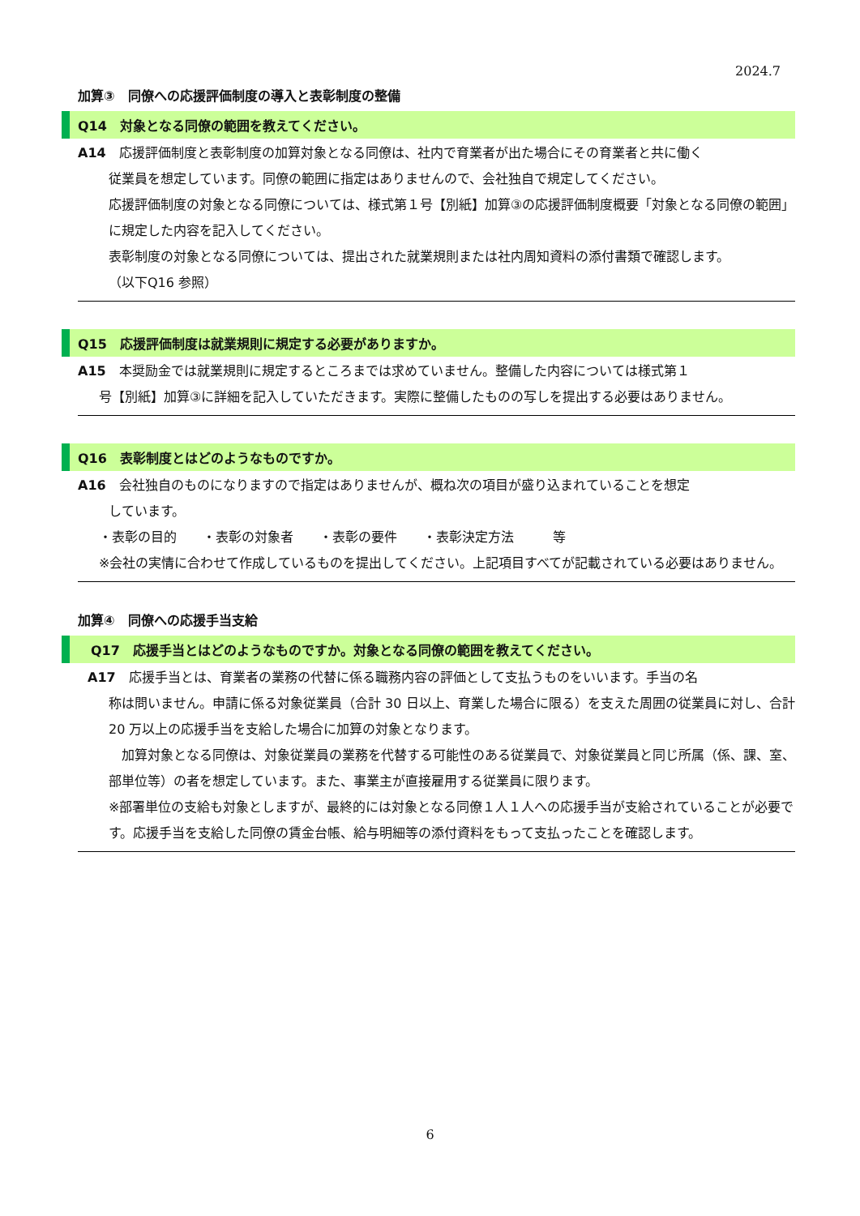2024.7
加算③　同僚への応援評価制度の導入と表彰制度の整備
Q14　対象となる同僚の範囲を教えてください。
A14　応援評価制度と表彰制度の加算対象となる同僚は、社内で育業者が出た場合にその育業者と共に働く
従業員を想定しています。同僚の範囲に指定はありませんので、会社独自で規定してください。
応援評価制度の対象となる同僚については、様式第１号【別紙】加算③の応援評価制度概要「対象となる同僚の範囲」に規定した内容を記入してください。
表彰制度の対象となる同僚については、提出された就業規則または社内周知資料の添付書類で確認します。
（以下Q16 参照）
Q15　応援評価制度は就業規則に規定する必要がありますか。
A15　本奨励金では就業規則に規定するところまでは求めていません。整備した内容については様式第１
号【別紙】加算③に詳細を記入していただきます。実際に整備したものの写しを提出する必要はありません。
Q16　表彰制度とはどのようなものですか。
A16　会社独自のものになりますので指定はありませんが、概ね次の項目が盛り込まれていることを想定
しています。
・表彰の目的　　・表彰の対象者　　・表彰の要件　　・表彰決定方法　　　等
※会社の実情に合わせて作成しているものを提出してください。上記項目すべてが記載されている必要はありません。
加算④　同僚への応援手当支給
　Q17　応援手当とはどのようなものですか。対象となる同僚の範囲を教えてください。
A17　応援手当とは、育業者の業務の代替に係る職務内容の評価として支払うものをいいます。手当の名
称は問いません。申請に係る対象従業員（合計 30 日以上、育業した場合に限る）を支えた周囲の従業員に対し、合計 20 万以上の応援手当を支給した場合に加算の対象となります。
　加算対象となる同僚は、対象従業員の業務を代替する可能性のある従業員で、対象従業員と同じ所属（係、課、室、部単位等）の者を想定しています。また、事業主が直接雇用する従業員に限ります。
※部署単位の支給も対象としますが、最終的には対象となる同僚１人１人への応援手当が支給されていることが必要です。応援手当を支給した同僚の賃金台帳、給与明細等の添付資料をもって支払ったことを確認します。
6